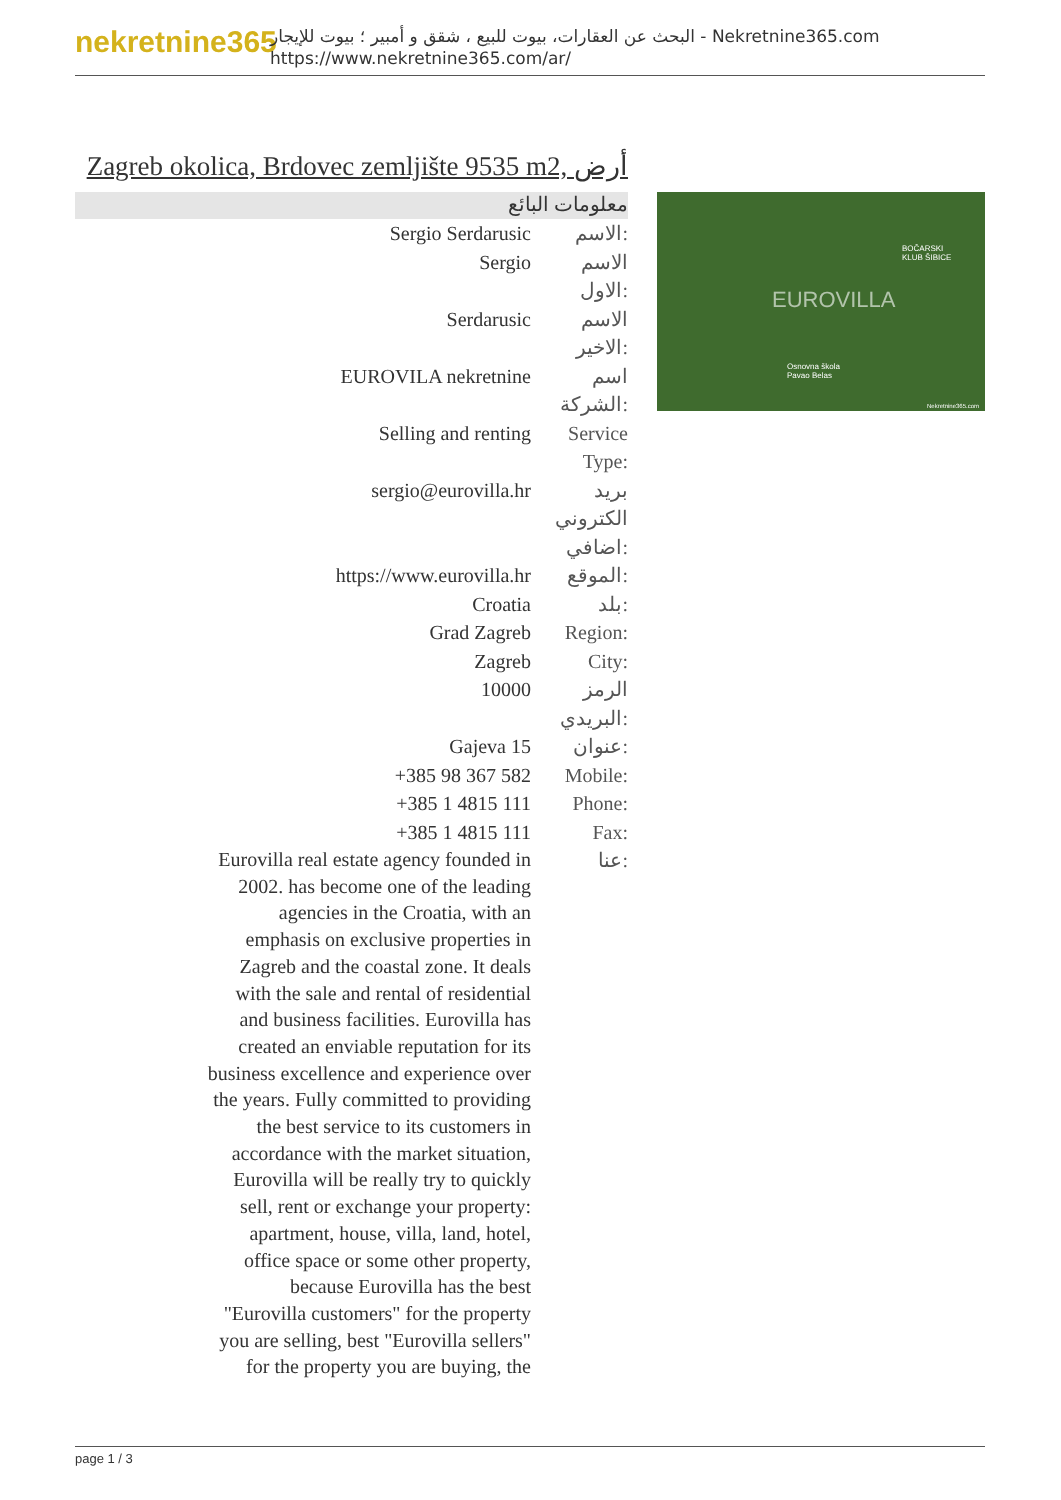nekretnine365
البحث عن العقارات، بيوت للبيع ، شقق و أمبير ؛ بيوت للإيجار - Nekretnine365.com
https://www.nekretnine365.com/ar/
Zagreb okolica, Brdovec zemljište 9535 m2, أرض
معلومات البائع
| Sergio Serdarusic | الاسم: |
| Sergio | الاسم الاول: |
| Serdarusic | الاسم الاخير: |
| EUROVILA nekretnine | اسم الشركة: |
| Selling and renting | Service Type: |
| sergio@eurovilla.hr | بريد الكتروني اضافي: |
| https://www.eurovilla.hr | الموقع: |
| Croatia | بلد: |
| Grad Zagreb | Region: |
| Zagreb | City: |
| 10000 | الرمز البريدي: |
| Gajeva 15 | عنوان: |
| +385 98 367 582 | Mobile: |
| +385 1 4815 111 | Phone: |
| +385 1 4815 111 | Fax: |
| Eurovilla real estate agency founded in 2002. has become one of the leading agencies in the Croatia, with an emphasis on exclusive properties in Zagreb and the coastal zone. It deals with the sale and rental of residential and business facilities. Eurovilla has created an enviable reputation for its business excellence and experience over the years. Fully committed to providing the best service to its customers in accordance with the market situation, Eurovilla will be really try to quickly sell, rent or exchange your property: apartment, house, villa, land, hotel, office space or some other property, because Eurovilla has the best "Eurovilla customers" for the property you are selling, best "Eurovilla sellers" for the property you are buying, the | عنا: |
BOČARSKI
KLUB ŠIBICE
EUROVILLA
Osnovna škola
Pavao Belas
Nekretnine365.com
page 1 / 3